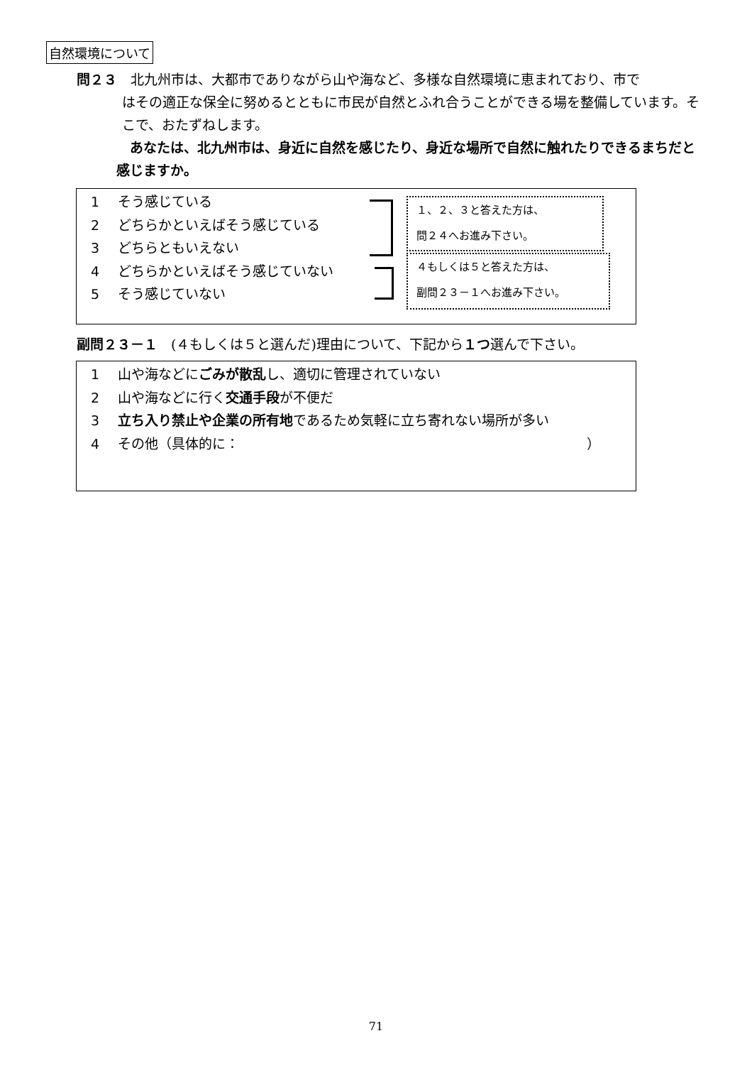自然環境について
問２３　北九州市は、大都市でありながら山や海など、多様な自然環境に恵まれており、市で
はその適正な保全に努めるとともに市民が自然とふれ合うことができる場を整備しています。そこで、おたずねします。
　あなたは、北九州市は、身近に自然を感じたり、身近な場所で自然に触れたりできるまちだと感じますか。
1 そう感じている
2 どちらかといえばそう感じている
3 どちらともいえない
4 どちらかといえばそう感じていない
5 そう感じていない
１、２、３と答えた方は、
問２４へお進み下さい。
４もしくは５と答えた方は、
副問２３－１へお進み下さい。
副問２３－１　(４もしくは５と選んだ)理由について、下記から１つ選んで下さい。
1 山や海などにごみが散乱し、適切に管理されていない
2 山や海などに行く交通手段が不便だ
3 立ち入り禁止や企業の所有地であるため気軽に立ち寄れない場所が多い
4 その他（具体的に： ）
71